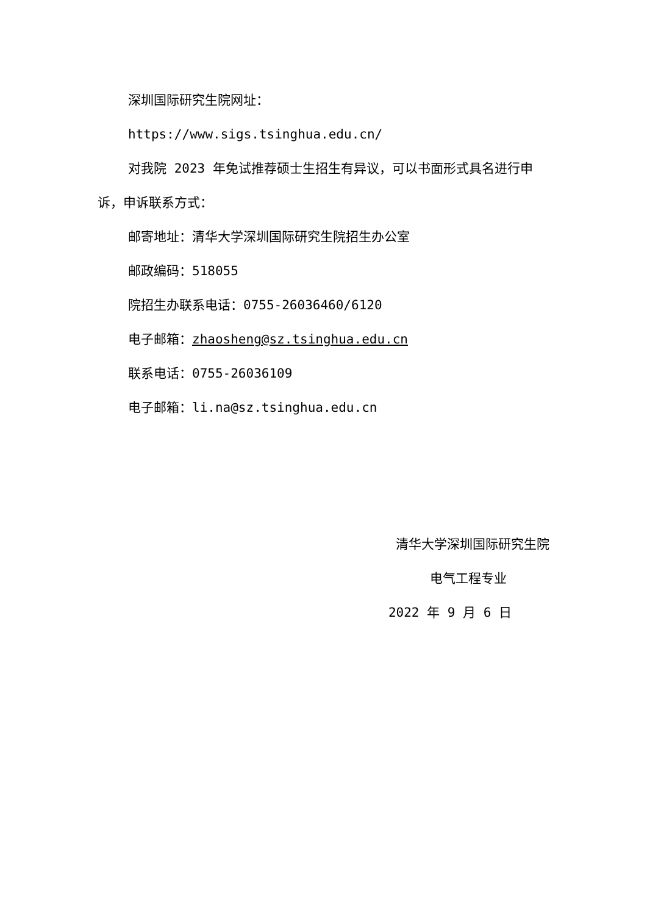深圳国际研究生院网址：
https://www.sigs.tsinghua.edu.cn/
对我院 2023 年免试推荐硕士生招生有异议，可以书面形式具名进行申诉，申诉联系方式：
邮寄地址：清华大学深圳国际研究生院招生办公室
邮政编码：518055
院招生办联系电话：0755-26036460/6120
电子邮箱：zhaosheng@sz.tsinghua.edu.cn
联系电话：0755-26036109
电子邮箱：li.na@sz.tsinghua.edu.cn
清华大学深圳国际研究生院
电气工程专业
2022 年 9 月 6 日